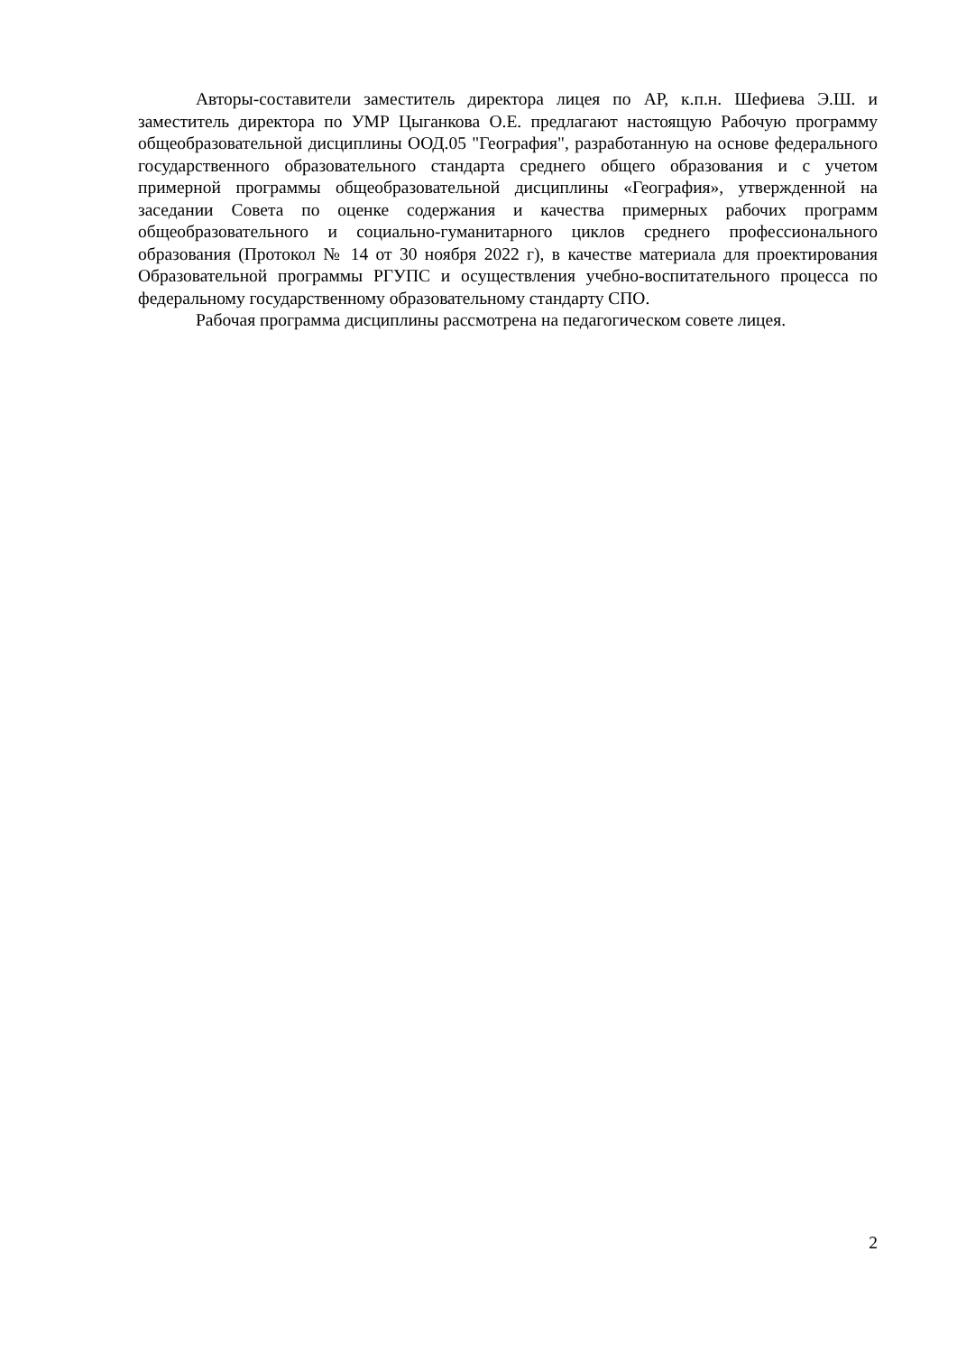Авторы-составители заместитель директора лицея по АР, к.п.н. Шефиева Э.Ш. и заместитель директора по УМР Цыганкова О.Е. предлагают настоящую Рабочую программу общеобразовательной дисциплины ООД.05 "География", разработанную на основе федерального государственного образовательного стандарта среднего общего образования и с учетом примерной программы общеобразовательной дисциплины «География», утвержденной на заседании Совета по оценке содержания и качества примерных рабочих программ общеобразовательного и социально-гуманитарного циклов среднего профессионального образования (Протокол № 14 от 30 ноября 2022 г), в качестве материала для проектирования Образовательной программы РГУПС и осуществления учебно-воспитательного процесса по федеральному государственному образовательному стандарту СПО.
Рабочая программа дисциплины рассмотрена на педагогическом совете лицея.
2